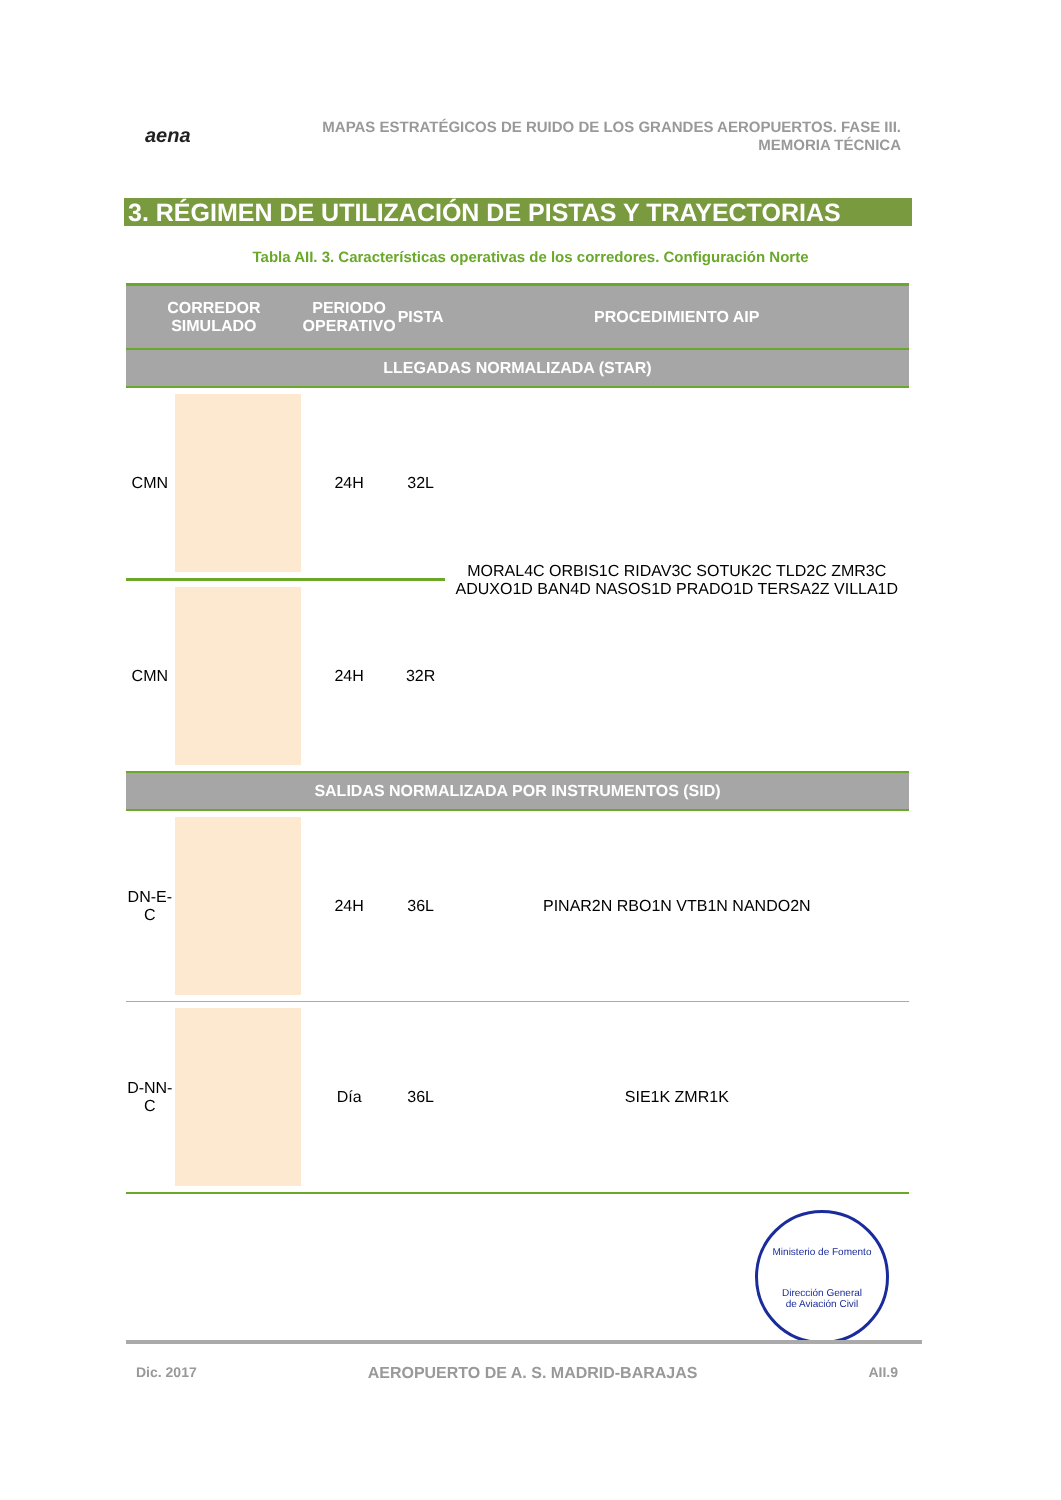aena
MAPAS ESTRATÉGICOS DE RUIDO DE LOS GRANDES AEROPUERTOS. FASE III.
MEMORIA TÉCNICA
3. RÉGIMEN DE UTILIZACIÓN DE PISTAS Y TRAYECTORIAS
Tabla AII. 3. Características operativas de los corredores. Configuración Norte
| CORREDOR SIMULADO | | PERIODO OPERATIVO | PISTA | PROCEDIMIENTO AIP |
| --- | --- | --- | --- | --- |
| LLEGADAS NORMALIZADA (STAR) | | | | |
| CMN | | 24H | 32L | MORAL4C ORBIS1C RIDAV3C SOTUK2C TLD2C ZMR3C ADUXO1D BAN4D NASOS1D PRADO1D TERSA2Z VILLA1D |
| CMN | | 24H | 32R | |
| SALIDAS NORMALIZADA POR INSTRUMENTOS (SID) | | | | |
| DN-E-C | | 24H | 36L | PINAR2N RBO1N VTB1N NANDO2N |
| D-NN-C | | Día | 36L | SIE1K ZMR1K |
Ministerio de Fomento
Dirección General
de Aviación Civil
Dic. 2017 AEROPUERTO DE A. S. MADRID-BARAJAS AII.9